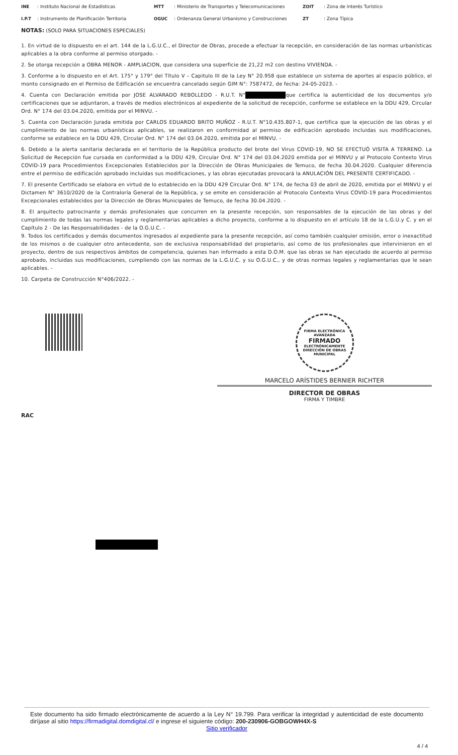INE: Instituto Nacional de Estadísticas MTT: Ministerio de Transportes y Telecomunicaciones ZOIT: Zona de Interés Turístico I.P.T: Instrumento de Planificación Territoria OGUC: Ordenanza General Urbanismo y Construcciones ZT: Zona Típica
NOTAS: (SOLO PARA SITUACIONES ESPECIALES)
1. En virtud de lo dispuesto en el art. 144 de la L.G.U.C., el Director de Obras, procede a efectuar la recepción, en consideración de las normas urbanísticas aplicables a la obra conforme al permiso otorgado. -
2. Se otorga recepción a OBRA MENOR - AMPLIACION, que considera una superficie de 21,22 m2 con destino VIVIENDA. -
3. Conforme a lo dispuesto en el Art. 175° y 179° del Título V – Capitulo III de la Ley N° 20.958 que establece un sistema de aportes al espacio público, el monto consignado en el Permiso de Edificación se encuentra cancelado según GIM N°: 7587472, de fecha: 24-05-2023. -
4. Cuenta con Declaración emitida por JOSE ALVARADO REBOLLEDO - R.U.T. N° que certifica la autenticidad de los documentos y/o certificaciones que se adjuntaron, a través de medios electrónicos al expediente de la solicitud de recepción, conforme se establece en la DDU 429, Circular Ord. N° 174 del 03.04.2020, emitida por el MINVU. -
5. Cuenta con Declaración Jurada emitida por CARLOS EDUARDO BRITO MUÑOZ - R.U.T. N°10.435.807-1, que certifica que la ejecución de las obras y el cumplimiento de las normas urbanísticas aplicables, se realizaron en conformidad al permiso de edificación aprobado incluidas sus modificaciones, conforme se establece en la DDU 429, Circular Ord. N° 174 del 03.04.2020, emitida por el MINVU. -
6. Debido a la alerta sanitaria declarada en el territorio de la República producto del brote del Virus COVID-19, NO SE EFECTUÓ VISITA A TERRENO. La Solicitud de Recepción fue cursada en conformidad a la DDU 429, Circular Ord. N° 174 del 03.04.2020 emitida por el MINVU y al Protocolo Contexto Virus COVID-19 para Procedimientos Excepcionales Establecidos por la Dirección de Obras Municipales de Temuco, de fecha 30.04.2020. Cualquier diferencia entre el permiso de edificación aprobado incluidas sus modificaciones, y las obras ejecutadas provocará la ANULACIÓN DEL PRESENTE CERTIFICADO. -
7. El presente Certificado se elabora en virtud de lo establecido en la DDU 429 Circular Ord. N° 174, de fecha 03 de abril de 2020, emitida por el MINVU y el Dictamen N° 3610/2020 de la Contraloría General de la República, y se emite en consideración al Protocolo Contexto Virus COVID-19 para Procedimientos Excepcionales establecidos por la Dirección de Obras Municipales de Temuco, de fecha 30.04.2020. -
8. El arquitecto patrocinante y demás profesionales que concurren en la presente recepción, son responsables de la ejecución de las obras y del cumplimiento de todas las normas legales y reglamentarias aplicables a dicho proyecto, conforme a lo dispuesto en el artículo 18 de la L.G.U.y C. y en el Capítulo 2 - De las Responsabilidades - de la O.G.U.C. -
9. Todos los certificados y demás documentos ingresados al expediente para la presente recepción, así como también cualquier omisión, error o inexactitud de los mismos o de cualquier otro antecedente, son de exclusiva responsabilidad del propietario, así como de los profesionales que intervinieron en el proyecto, dentro de sus respectivos ámbitos de competencia, quienes han informado a esta D.O.M. que las obras se han ejecutado de acuerdo al permiso aprobado, incluidas sus modificaciones, cumpliendo con las normas de la L.G.U.C. y su O.G.U.C., y de otras normas legales y reglamentarias que le sean aplicables. -
10. Carpeta de Construcción N°406/2022. -
FIRMA ELECTRÓNICA AVANZADA
FIRMADO
ELECTRÓNICAMENTE
DIRECCIÓN DE OBRAS MUNICIPAL
MARCELO ARÍSTIDES BERNIER RICHTER
DIRECTOR DE OBRAS
FIRMA Y TIMBRE
RAC
Este documento ha sido firmado electrónicamente de acuerdo a la Ley N° 19.799. Para verificar la integridad y autenticidad de este documento diríjase al sitio https://firmadigital.domdigital.cl/ e ingrese el siguiente código: 200-230906-GOBGOWH4X-S
Sitio verificador
4 / 4